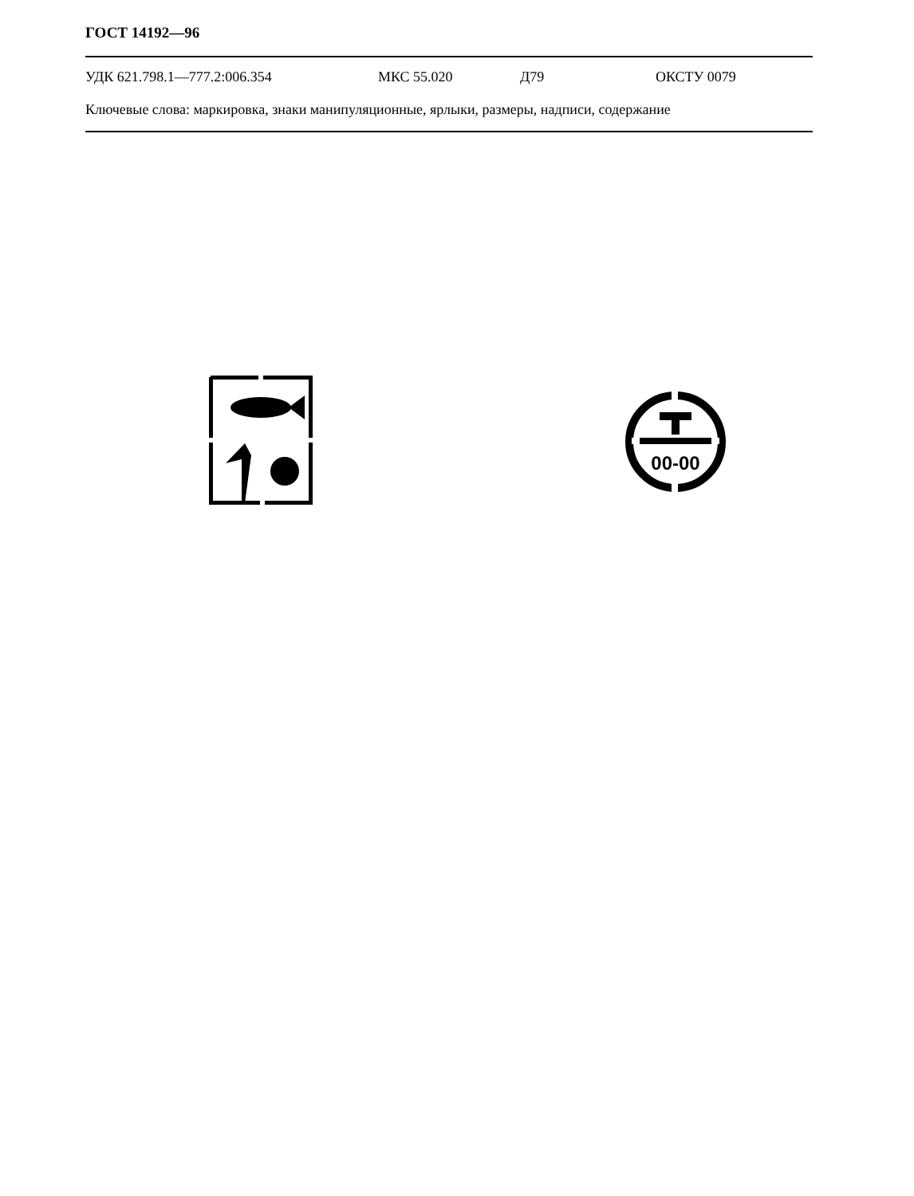ГОСТ 14192—96
УДК 621.798.1—777.2:006.354 МКС 55.020 Д79 ОКСТУ 0079
Ключевые слова: маркировка, знаки манипуляционные, ярлыки, размеры, надписи, содержание
00-00